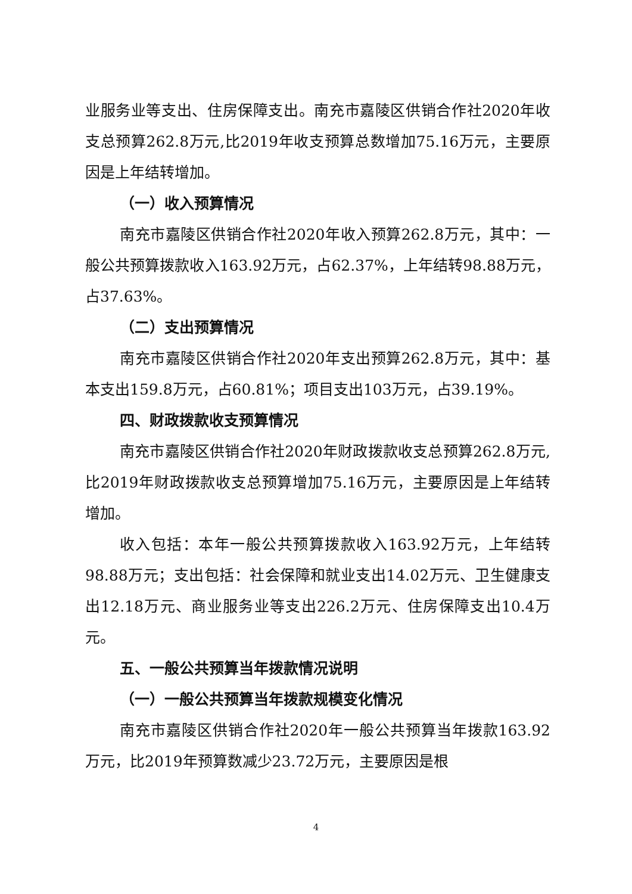业服务业等支出、住房保障支出。南充市嘉陵区供销合作社2020年收支总预算262.8万元,比2019年收支预算总数增加75.16万元，主要原因是上年结转增加。
（一）收入预算情况
南充市嘉陵区供销合作社2020年收入预算262.8万元，其中：一般公共预算拨款收入163.92万元，占62.37%，上年结转98.88万元，占37.63%。
（二）支出预算情况
南充市嘉陵区供销合作社2020年支出预算262.8万元，其中：基本支出159.8万元，占60.81%；项目支出103万元，占39.19%。
四、财政拨款收支预算情况
南充市嘉陵区供销合作社2020年财政拨款收支总预算262.8万元,比2019年财政拨款收支总预算增加75.16万元，主要原因是上年结转增加。
收入包括：本年一般公共预算拨款收入163.92万元，上年结转98.88万元；支出包括：社会保障和就业支出14.02万元、卫生健康支出12.18万元、商业服务业等支出226.2万元、住房保障支出10.4万元。
五、一般公共预算当年拨款情况说明
（一）一般公共预算当年拨款规模变化情况
南充市嘉陵区供销合作社2020年一般公共预算当年拨款163.92万元，比2019年预算数减少23.72万元，主要原因是根
4